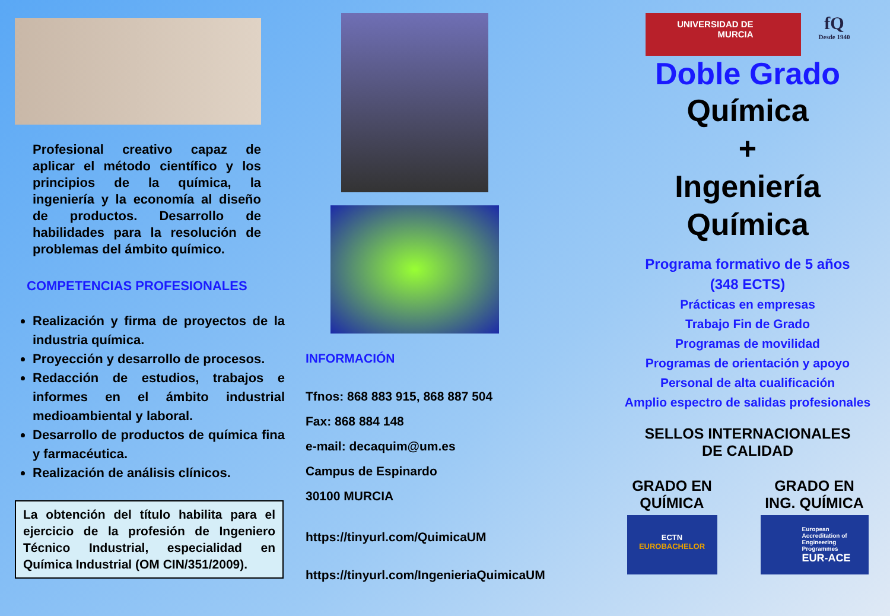Profesional creativo capaz de aplicar el método científico y los principios de la química, la ingeniería y la economía al diseño de productos. Desarrollo de habilidades para la resolución de problemas del ámbito químico.
COMPETENCIAS PROFESIONALES
Realización y firma de proyectos de la industria química.
Proyección y desarrollo de procesos.
Redacción de estudios, trabajos e informes en el ámbito industrial medioambiental y laboral.
Desarrollo de productos de química fina y farmacéutica.
Realización de análisis clínicos.
La obtención del título habilita para el ejercicio de la profesión de Ingeniero Técnico Industrial, especialidad en Química Industrial (OM CIN/351/2009).
INFORMACIÓN
Tfnos: 868 883 915, 868 887 504
Fax: 868 884 148
e-mail: decaquim@um.es
Campus de Espinardo
30100 MURCIA
https://tinyurl.com/QuimicaUM
https://tinyurl.com/IngenieriaQuimicaUM
UNIVERSIDAD DE
MURCIA
fQ
Desde 1940
Doble Grado
Química
+
Ingeniería
Química
Programa formativo de 5 años
(348 ECTS)
Prácticas en empresas
Trabajo Fin de Grado
Programas de movilidad
Programas de orientación y apoyo
Personal de alta cualificación
Amplio espectro de salidas profesionales
SELLOS INTERNACIONALES
DE CALIDAD
GRADO EN
QUÍMICA
ECTN
EUROBACHELOR
GRADO EN
ING. QUÍMICA
European Accreditation of Engineering Programmes
EUR-ACE